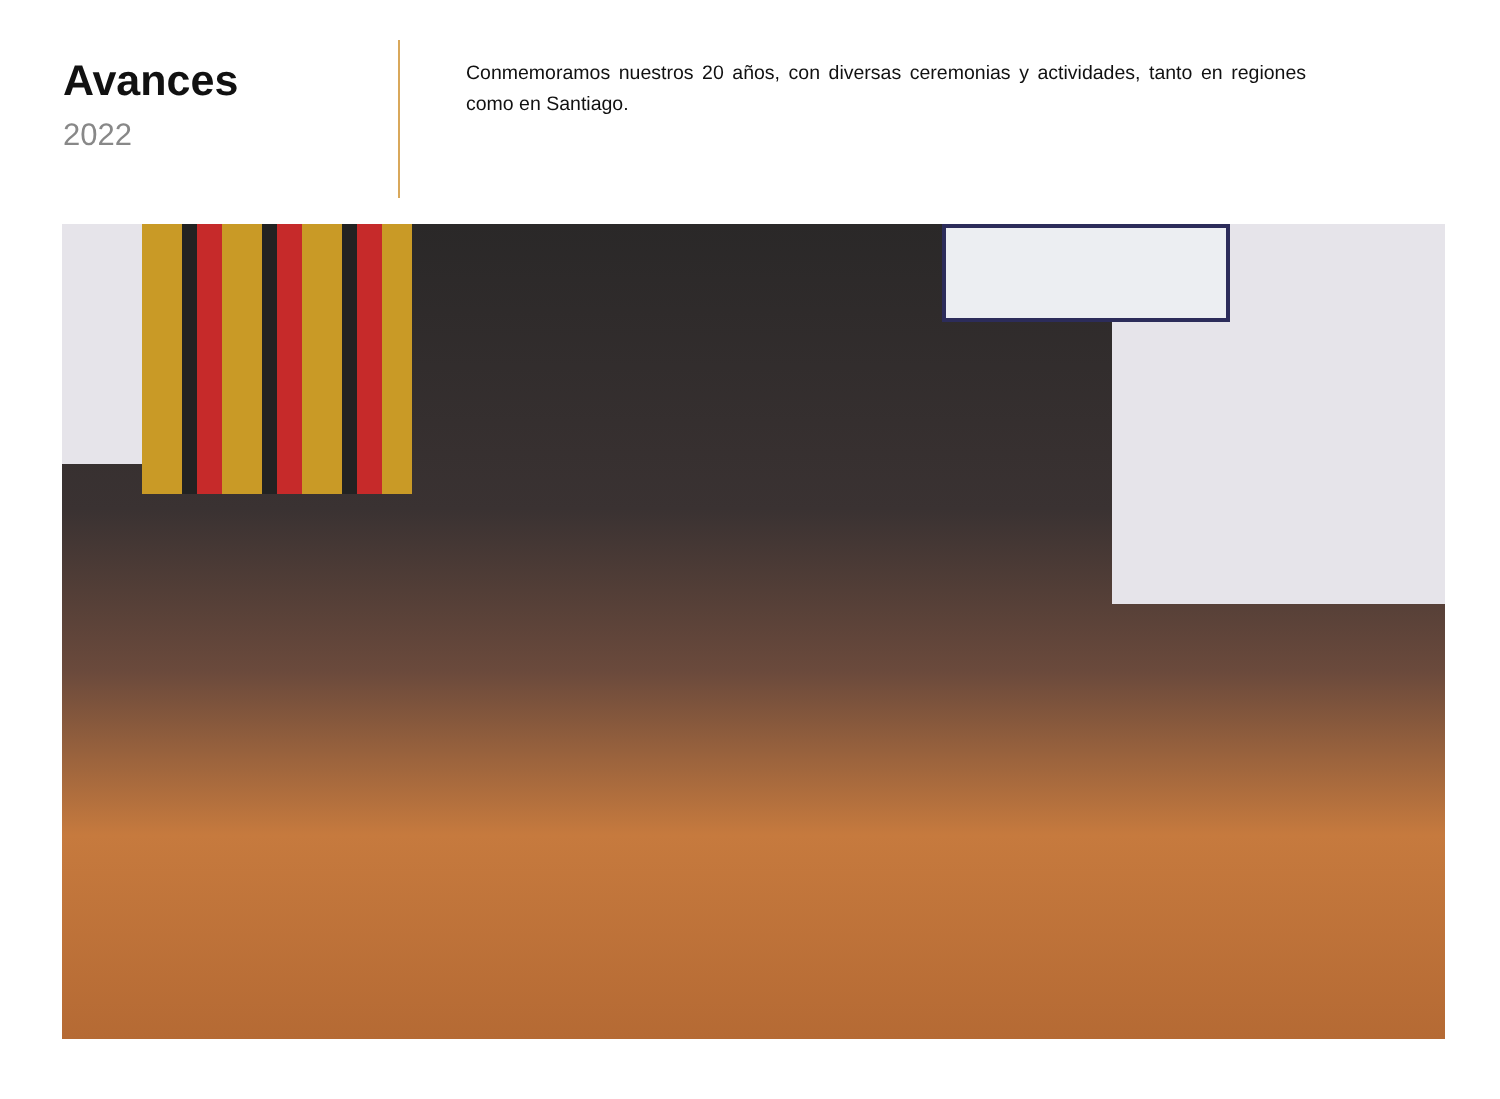Avances
2022
Conmemoramos nuestros 20 años, con diversas ceremonias y actividades, tanto en regiones como en Santiago.